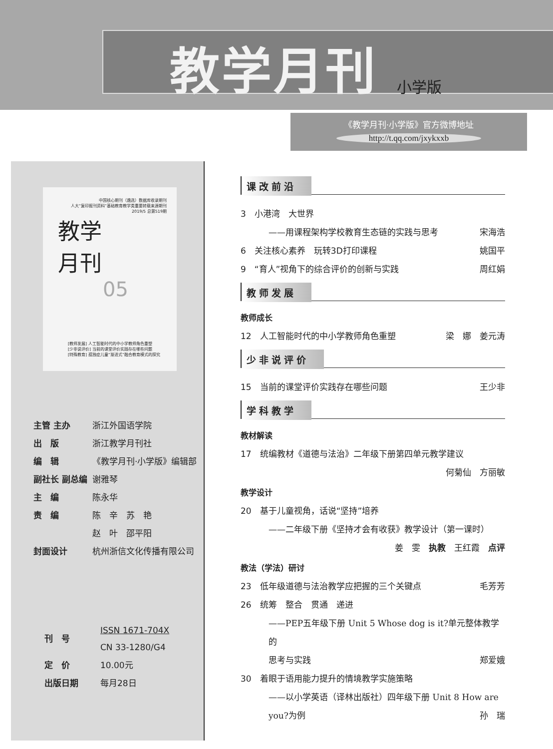教学月刊 小学版
《教学月刊·小学版》官方微博地址
http://t.qq.com/jxykxxb
中国核心期刊（遴选）数据库收录期刊
人大“复印报刊资料”基础教育教学类重要转载来源期刊
2019/5 总第519期
教学
月刊
05
[教师发展] 人工智能时代的中小学教师角色重塑
[少非说评价] 当前的课堂评价实践存在哪些问题
[特殊教育] 孤独症儿童“渐进式”融合教育模式的探究
| 主管 主办 | 浙江外国语学院 |
| 出 版 | 浙江教学月刊社 |
| 编 辑 | 《教学月刊·小学版》编辑部 |
| 副社长 副总编 | 谢雅琴 |
| 主 编 | 陈永华 |
| 责 编 | 陈 辛 苏 艳 |
| | 赵 叶 邵平阳 |
| 封面设计 | 杭州浙信文化传播有限公司 |
| 刊 号 | ISSN 1671-704X CN 33-1280/G4 |
| 定 价 | 10.00元 |
| 出版日期 | 每月28日 |
课改前沿
3　小港湾　大世界
——用课程架构学校教育生态链的实践与思考 宋海浩
6　关注核心素养　玩转3D打印课程 姚国平
9　“育人”视角下的综合评价的创新与实践 周红娟
教师发展
教师成长
12　人工智能时代的中小学教师角色重塑 梁　娜　姜元涛
少非说评价
15　当前的课堂评价实践存在哪些问题 王少非
学科教学
教材解读
17　统编教材《道德与法治》二年级下册第四单元教学建议
何菊仙　方丽敏
教学设计
20　基于儿童视角，话说“坚持”培养
——二年级下册《坚持才会有收获》教学设计（第一课时）
姜　雯　执教　王红霞　点评
教法（学法）研讨
23　低年级道德与法治教学应把握的三个关键点 毛芳芳
26　统筹　整合　贯通　递进
——PEP五年级下册 Unit 5 Whose dog is it?单元整体教学的
思考与实践 郑爱娥
30　着眼于语用能力提升的情境教学实施策略
——以小学英语（译林出版社）四年级下册 Unit 8 How are
you?为例 孙　瑞